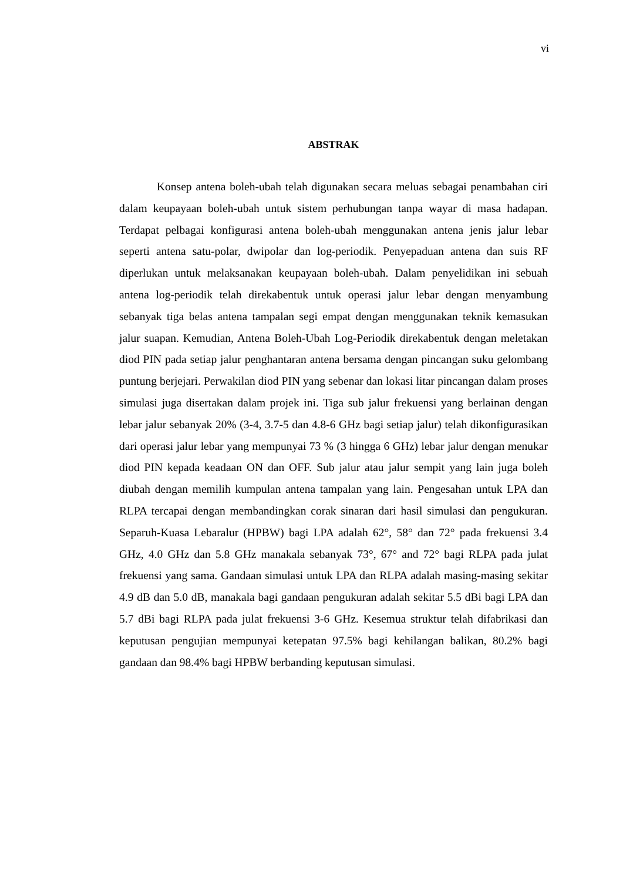vi
ABSTRAK
Konsep antena boleh-ubah telah digunakan secara meluas sebagai penambahan ciri dalam keupayaan boleh-ubah untuk sistem perhubungan tanpa wayar di masa hadapan. Terdapat pelbagai konfigurasi antena boleh-ubah menggunakan antena jenis jalur lebar seperti antena satu-polar, dwipolar dan log-periodik. Penyepaduan antena dan suis RF diperlukan untuk melaksanakan keupayaan boleh-ubah. Dalam penyelidikan ini sebuah antena log-periodik telah direkabentuk untuk operasi jalur lebar dengan menyambung sebanyak tiga belas antena tampalan segi empat dengan menggunakan teknik kemasukan jalur suapan. Kemudian, Antena Boleh-Ubah Log-Periodik direkabentuk dengan meletakan diod PIN pada setiap jalur penghantaran antena bersama dengan pincangan suku gelombang puntung berjejari. Perwakilan diod PIN yang sebenar dan lokasi litar pincangan dalam proses simulasi juga disertakan dalam projek ini. Tiga sub jalur frekuensi yang berlainan dengan lebar jalur sebanyak 20% (3-4, 3.7-5 dan 4.8-6 GHz bagi setiap jalur) telah dikonfigurasikan dari operasi jalur lebar yang mempunyai 73 % (3 hingga 6 GHz) lebar jalur dengan menukar diod PIN kepada keadaan ON dan OFF. Sub jalur atau jalur sempit yang lain juga boleh diubah dengan memilih kumpulan antena tampalan yang lain. Pengesahan untuk LPA dan RLPA tercapai dengan membandingkan corak sinaran dari hasil simulasi dan pengukuran. Separuh-Kuasa Lebaralur (HPBW) bagi LPA adalah 62°, 58° dan 72° pada frekuensi 3.4 GHz, 4.0 GHz dan 5.8 GHz manakala sebanyak 73°, 67° and 72° bagi RLPA pada julat frekuensi yang sama. Gandaan simulasi untuk LPA dan RLPA adalah masing-masing sekitar 4.9 dB dan 5.0 dB, manakala bagi gandaan pengukuran adalah sekitar 5.5 dBi bagi LPA dan 5.7 dBi bagi RLPA pada julat frekuensi 3-6 GHz. Kesemua struktur telah difabrikasi dan keputusan pengujian mempunyai ketepatan 97.5% bagi kehilangan balikan, 80.2% bagi gandaan dan 98.4% bagi HPBW berbanding keputusan simulasi.